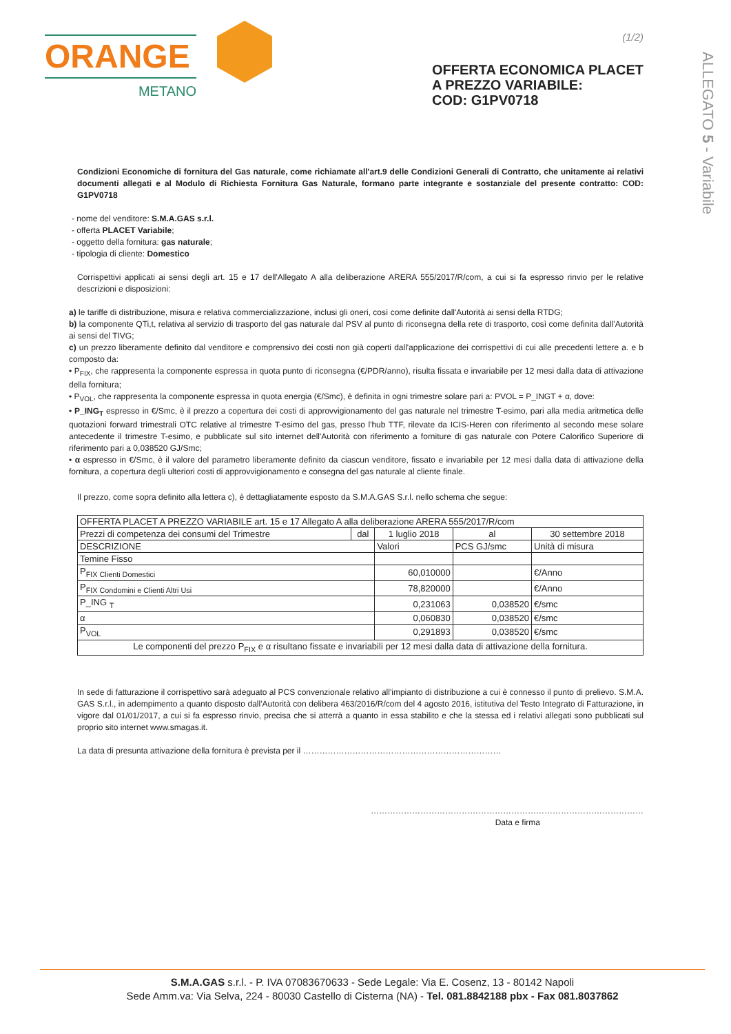(1/2)
ORANGE
METANO
OFFERTA ECONOMICA PLACET
A PREZZO VARIABILE:
COD: G1PV0718
ALLEGATO 5 - Variabile
Condizioni Economiche di fornitura del Gas naturale, come richiamate all'art.9 delle Condizioni Generali di Contratto, che unitamente ai relativi documenti allegati e al Modulo di Richiesta Fornitura Gas Naturale, formano parte integrante e sostanziale del presente contratto: COD: G1PV0718
- nome del venditore: S.M.A.GAS s.r.l.
- offerta PLACET Variabile;
- oggetto della fornitura: gas naturale;
- tipologia di cliente: Domestico
Corrispettivi applicati ai sensi degli art. 15 e 17 dell'Allegato A alla deliberazione ARERA 555/2017/R/com, a cui si fa espresso rinvio per le relative descrizioni e disposizioni:
a) le tariffe di distribuzione, misura e relativa commercializzazione, inclusi gli oneri, così come definite dall'Autorità ai sensi della RTDG;
b) la componente QTi,t, relativa al servizio di trasporto del gas naturale dal PSV al punto di riconsegna della rete di trasporto, così come definita dall'Autorità ai sensi del TIVG;
c) un prezzo liberamente definito dal venditore e comprensivo dei costi non già coperti dall'applicazione dei corrispettivi di cui alle precedenti lettere a. e b composto da:
• P<sub>FIX</sub>, che rappresenta la componente espressa in quota punto di riconsegna (€/PDR/anno), risulta fissata e invariabile per 12 mesi dalla data di attivazione della fornitura;
• P<sub>VOL</sub>, che rappresenta la componente espressa in quota energia (€/Smc), è definita in ogni trimestre solare pari a: PVOL = P_INGT + α, dove:
• P_ING<sub>T</sub> espresso in €/Smc, è il prezzo a copertura dei costi di approvvigionamento del gas naturale nel trimestre T-esimo, pari alla media aritmetica delle quotazioni forward trimestrali OTC relative al trimestre T-esimo del gas, presso l'hub TTF, rilevate da ICIS-Heren con riferimento al secondo mese solare antecedente il trimestre T-esimo, e pubblicate sul sito internet dell'Autorità con riferimento a forniture di gas naturale con Potere Calorifico Superiore di riferimento pari a 0,038520 GJ/Smc;
• α espresso in €/Smc, è il valore del parametro liberamente definito da ciascun venditore, fissato e invariabile per 12 mesi dalla data di attivazione della fornitura, a copertura degli ulteriori costi di approvvigionamento e consegna del gas naturale al cliente finale.
Il prezzo, come sopra definito alla lettera c), è dettagliatamente esposto da S.M.A.GAS S.r.l. nello schema che segue:
| OFFERTA PLACET A PREZZO VARIABILE art. 15 e 17 Allegato A alla deliberazione ARERA 555/2017/R/com | | | | |
| --- | --- | --- | --- | --- |
| Prezzi di competenza dei consumi del Trimestre | dal | 1 luglio 2018 | al | 30 settembre 2018 |
| DESCRIZIONE | | Valori | PCS GJ/smc | Unità di misura |
| Temine Fisso | | | | |
| P<sub>FIX Clienti Domestici</sub> | | 60,010000 | | €/Anno |
| P<sub>FIX Condomini e Clienti Altri Usi</sub> | | 78,820000 | | €/Anno |
| P_ING <sub>T</sub> | | 0,231063 | 0,038520 | €/smc |
| α | | 0,060830 | 0,038520 | €/smc |
| P<sub>VOL</sub> | | 0,291893 | 0,038520 | €/smc |
| Le componenti del prezzo P<sub>FIX</sub> e α risultano fissate e invariabili per 12 mesi dalla data di attivazione della fornitura. | | | | |
In sede di fatturazione il corrispettivo sarà adeguato al PCS convenzionale relativo all'impianto di distribuzione a cui è connesso il punto di prelievo. S.M.A. GAS S.r.l., in adempimento a quanto disposto dall'Autorità con delibera 463/2016/R/com del 4 agosto 2016, istitutiva del Testo Integrato di Fatturazione, in vigore dal 01/01/2017, a cui si fa espresso rinvio, precisa che si atterrà a quanto in essa stabilito e che la stessa ed i relativi allegati sono pubblicati sul proprio sito internet www.smagas.it.
La data di presunta attivazione della fornitura è prevista per il ………………………………………………………………
………………………………………………………………………………………
Data e firma
S.M.A.GAS s.r.l. - P. IVA 07083670633 - Sede Legale: Via E. Cosenz, 13 - 80142 Napoli
Sede Amm.va: Via Selva, 224 - 80030 Castello di Cisterna (NA) - Tel. 081.8842188 pbx - Fax 081.8037862